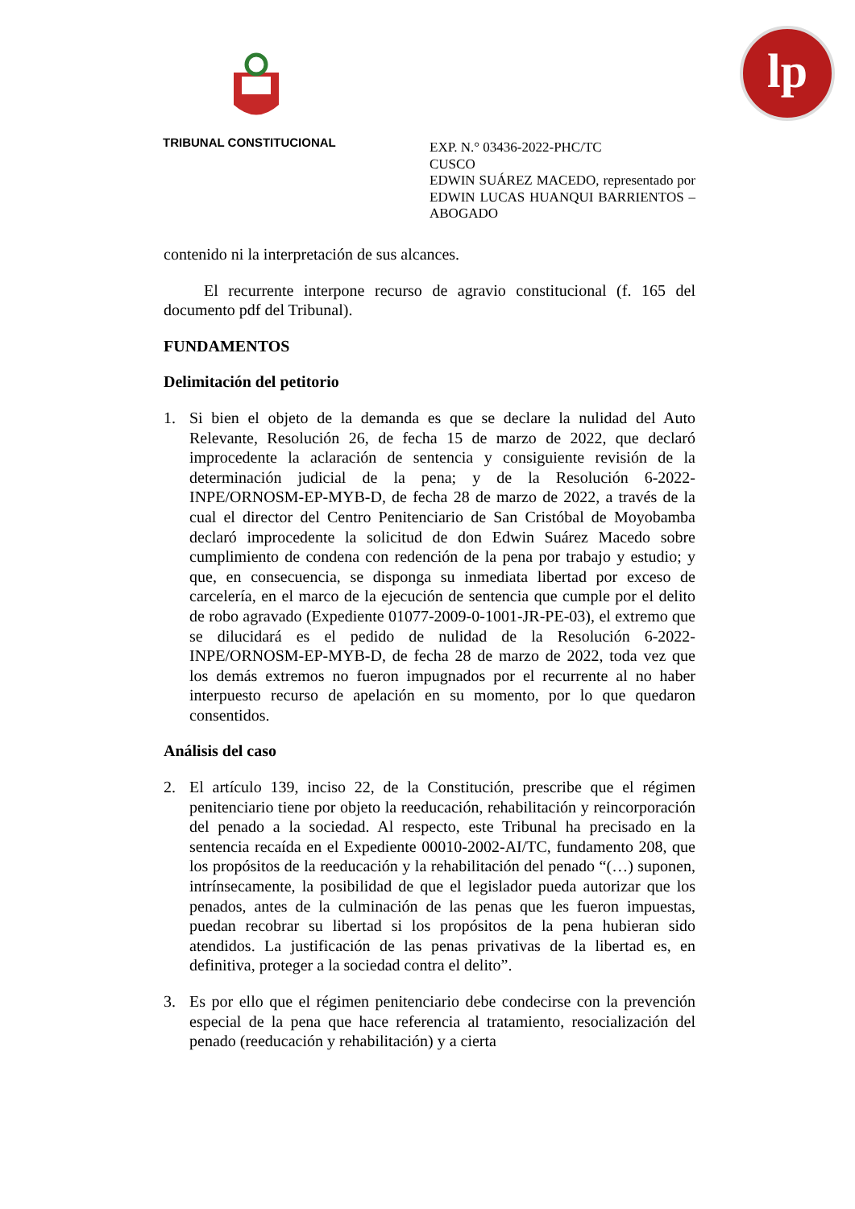lp
TRIBUNAL CONSTITUCIONAL
EXP. N.° 03436-2022-PHC/TC
CUSCO
EDWIN SUÁREZ MACEDO, representado por EDWIN LUCAS HUANQUI BARRIENTOS – ABOGADO
contenido ni la interpretación de sus alcances.
El recurrente interpone recurso de agravio constitucional (f. 165 del documento pdf del Tribunal).
FUNDAMENTOS
Delimitación del petitorio
1. Si bien el objeto de la demanda es que se declare la nulidad del Auto Relevante, Resolución 26, de fecha 15 de marzo de 2022, que declaró improcedente la aclaración de sentencia y consiguiente revisión de la determinación judicial de la pena; y de la Resolución 6-2022-INPE/ORNOSM-EP-MYB-D, de fecha 28 de marzo de 2022, a través de la cual el director del Centro Penitenciario de San Cristóbal de Moyobamba declaró improcedente la solicitud de don Edwin Suárez Macedo sobre cumplimiento de condena con redención de la pena por trabajo y estudio; y que, en consecuencia, se disponga su inmediata libertad por exceso de carcelería, en el marco de la ejecución de sentencia que cumple por el delito de robo agravado (Expediente 01077-2009-0-1001-JR-PE-03), el extremo que se dilucidará es el pedido de nulidad de la Resolución 6-2022-INPE/ORNOSM-EP-MYB-D, de fecha 28 de marzo de 2022, toda vez que los demás extremos no fueron impugnados por el recurrente al no haber interpuesto recurso de apelación en su momento, por lo que quedaron consentidos.
Análisis del caso
2. El artículo 139, inciso 22, de la Constitución, prescribe que el régimen penitenciario tiene por objeto la reeducación, rehabilitación y reincorporación del penado a la sociedad. Al respecto, este Tribunal ha precisado en la sentencia recaída en el Expediente 00010-2002-AI/TC, fundamento 208, que los propósitos de la reeducación y la rehabilitación del penado “(…) suponen, intrínsecamente, la posibilidad de que el legislador pueda autorizar que los penados, antes de la culminación de las penas que les fueron impuestas, puedan recobrar su libertad si los propósitos de la pena hubieran sido atendidos. La justificación de las penas privativas de la libertad es, en definitiva, proteger a la sociedad contra el delito”.
3. Es por ello que el régimen penitenciario debe condecirse con la prevención especial de la pena que hace referencia al tratamiento, resocialización del penado (reeducación y rehabilitación) y a cierta